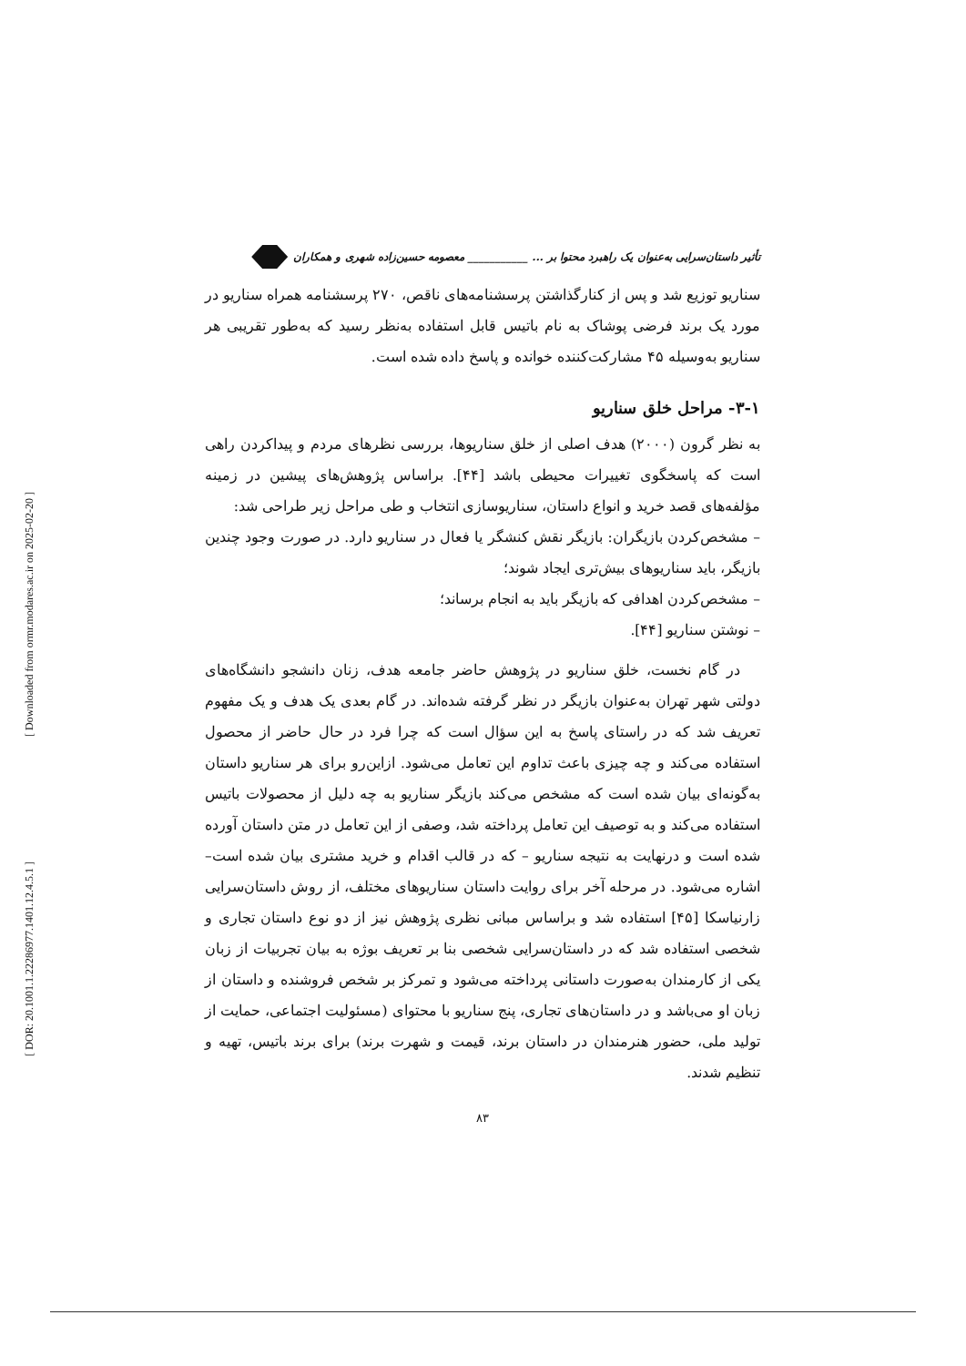[ Downloaded from ormr.modares.ac.ir on 2025-02-20 ]
[ DOR: 20.1001.1.22286977.1401.12.4.5.1 ]
تأثیر داستان‌سرایی به‌عنوان یک راهبرد محتوا بر ... ___________ معصومه حسین‌زاده شهری و همکاران
سناریو توزیع شد و پس از کنارگذاشتن پرسشنامه‌های ناقص، ۲۷۰ پرسشنامه همراه سناریو در مورد یک برند فرضی پوشاک به نام باتیس قابل استفاده به‌نظر رسید که به‌طور تقریبی هر سناریو به‌وسیله ۴۵ مشارکت‌کننده خوانده و پاسخ داده شده است.
۳-۱- مراحل خلق سناریو
به نظر گرون (۲۰۰۰) هدف اصلی از خلق سناریوها، بررسی نظرهای مردم و پیداکردن راهی است که پاسخگوی تغییرات محیطی باشد [۴۴]. براساس پژوهش‌های پیشین در زمینه مؤلفه‌های قصد خرید و انواع داستان، سناریوسازی انتخاب و طی مراحل زیر طراحی شد:
– مشخص‌کردن بازیگران: بازیگر نقش کنشگر یا فعال در سناریو دارد. در صورت وجود چندین بازیگر، باید سناریوهای بیش‌تری ایجاد شوند؛
– مشخص‌کردن اهدافی که بازیگر باید به انجام برساند؛
– نوشتن سناریو [۴۴].
در گام نخست، خلق سناریو در پژوهش حاضر جامعه هدف، زنان دانشجو دانشگاه‌های دولتی شهر تهران به‌عنوان بازیگر در نظر گرفته شده‌اند. در گام بعدی یک هدف و یک مفهوم تعریف شد که در راستای پاسخ به این سؤال است که چرا فرد در حال حاضر از محصول استفاده می‌کند و چه چیزی باعث تداوم این تعامل می‌شود. ازاین‌رو برای هر سناریو داستان به‌گونه‌ای بیان شده است که مشخص می‌کند بازیگر سناریو به چه دلیل از محصولات باتیس استفاده می‌کند و به توصیف این تعامل پرداخته شد، وصفی از این تعامل در متن داستان آورده شده است و درنهایت به نتیجه سناریو – که در قالب اقدام و خرید مشتری بیان شده است– اشاره می‌شود. در مرحله آخر برای روایت داستان سناریوهای مختلف، از روش داستان‌سرایی زارنیاسکا [۴۵] استفاده شد و براساس مبانی نظری پژوهش نیز از دو نوع داستان تجاری و شخصی استفاده شد که در داستان‌سرایی شخصی بنا بر تعریف بوژه به بیان تجربیات از زبان یکی از کارمندان به‌صورت داستانی پرداخته می‌شود و تمرکز بر شخص فروشنده و داستان از زبان او می‌باشد و در داستان‌های تجاری، پنج سناریو با محتوای (مسئولیت اجتماعی، حمایت از تولید ملی، حضور هنرمندان در داستان برند، قیمت و شهرت برند) برای برند باتیس، تهیه و تنظیم شدند.
۸۳